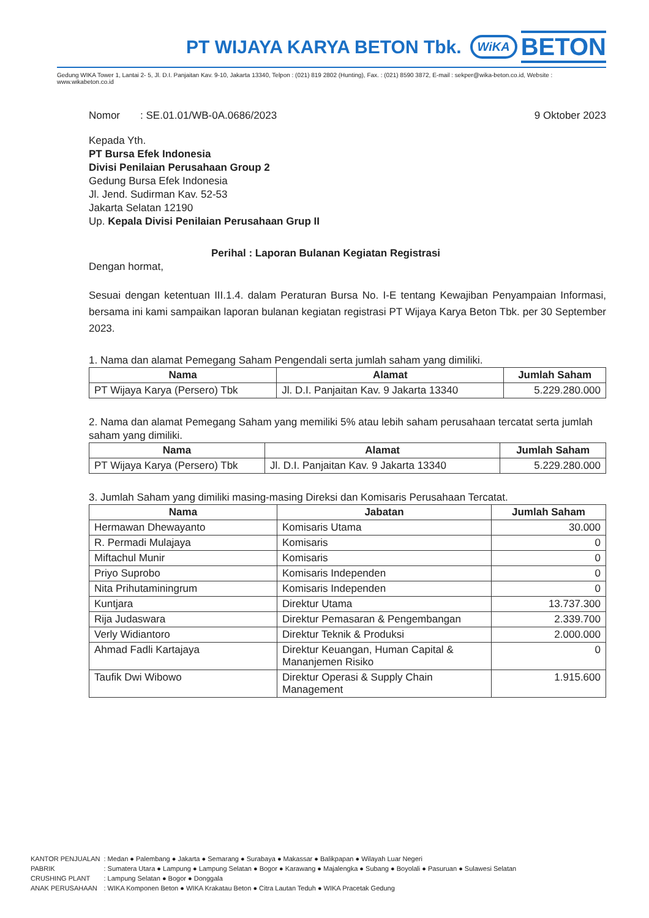PT WIJAYA KARYA BETON Tbk. WiKA BETON
Gedung WIKA Tower 1, Lantai 2- 5, Jl. D.I. Panjaitan Kav. 9-10, Jakarta 13340, Telpon : (021) 819 2802 (Hunting), Fax. : (021) 8590 3872, E-mail : sekper@wika-beton.co.id, Website : www.wikabeton.co.id
Nomor : SE.01.01/WB-0A.0686/2023 9 Oktober 2023
Kepada Yth.
PT Bursa Efek Indonesia
Divisi Penilaian Perusahaan Group 2
Gedung Bursa Efek Indonesia
Jl. Jend. Sudirman Kav. 52-53
Jakarta Selatan 12190
Up. Kepala Divisi Penilaian Perusahaan Grup II
Perihal : Laporan Bulanan Kegiatan Registrasi
Dengan hormat,
Sesuai dengan ketentuan III.1.4. dalam Peraturan Bursa No. I-E tentang Kewajiban Penyampaian Informasi, bersama ini kami sampaikan laporan bulanan kegiatan registrasi PT Wijaya Karya Beton Tbk. per 30 September 2023.
1. Nama dan alamat Pemegang Saham Pengendali serta jumlah saham yang dimiliki.
| Nama | Alamat | Jumlah Saham |
| --- | --- | --- |
| PT Wijaya Karya (Persero) Tbk | Jl. D.I. Panjaitan Kav. 9 Jakarta 13340 | 5.229.280.000 |
2. Nama dan alamat Pemegang Saham yang memiliki 5% atau lebih saham perusahaan tercatat serta jumlah saham yang dimiliki.
| Nama | Alamat | Jumlah Saham |
| --- | --- | --- |
| PT Wijaya Karya (Persero) Tbk | Jl. D.I. Panjaitan Kav. 9 Jakarta 13340 | 5.229.280.000 |
3. Jumlah Saham yang dimiliki masing-masing Direksi dan Komisaris Perusahaan Tercatat.
| Nama | Jabatan | Jumlah Saham |
| --- | --- | --- |
| Hermawan Dhewayanto | Komisaris Utama | 30.000 |
| R. Permadi Mulajaya | Komisaris | 0 |
| Miftachul Munir | Komisaris | 0 |
| Priyo Suprobo | Komisaris Independen | 0 |
| Nita Prihutaminingrum | Komisaris Independen | 0 |
| Kuntjara | Direktur Utama | 13.737.300 |
| Rija Judaswara | Direktur Pemasaran & Pengembangan | 2.339.700 |
| Verly Widiantoro | Direktur Teknik & Produksi | 2.000.000 |
| Ahmad Fadli Kartajaya | Direktur Keuangan, Human Capital & Mananjemen Risiko | 0 |
| Taufik Dwi Wibowo | Direktur Operasi & Supply Chain Management | 1.915.600 |
| KANTOR PENJUALAN | : Medan ● Palembang ● Jakarta ● Semarang ● Surabaya ● Makassar ● Balikpapan ● Wilayah Luar Negeri |
| PABRIK | : Sumatera Utara ● Lampung ● Lampung Selatan ● Bogor ● Karawang ● Majalengka ● Subang ● Boyolali ● Pasuruan ● Sulawesi Selatan |
| CRUSHING PLANT | : Lampung Selatan ● Bogor ● Donggala |
| ANAK PERUSAHAAN | : WIKA Komponen Beton ● WIKA Krakatau Beton ● Citra Lautan Teduh ● WIKA Pracetak Gedung |